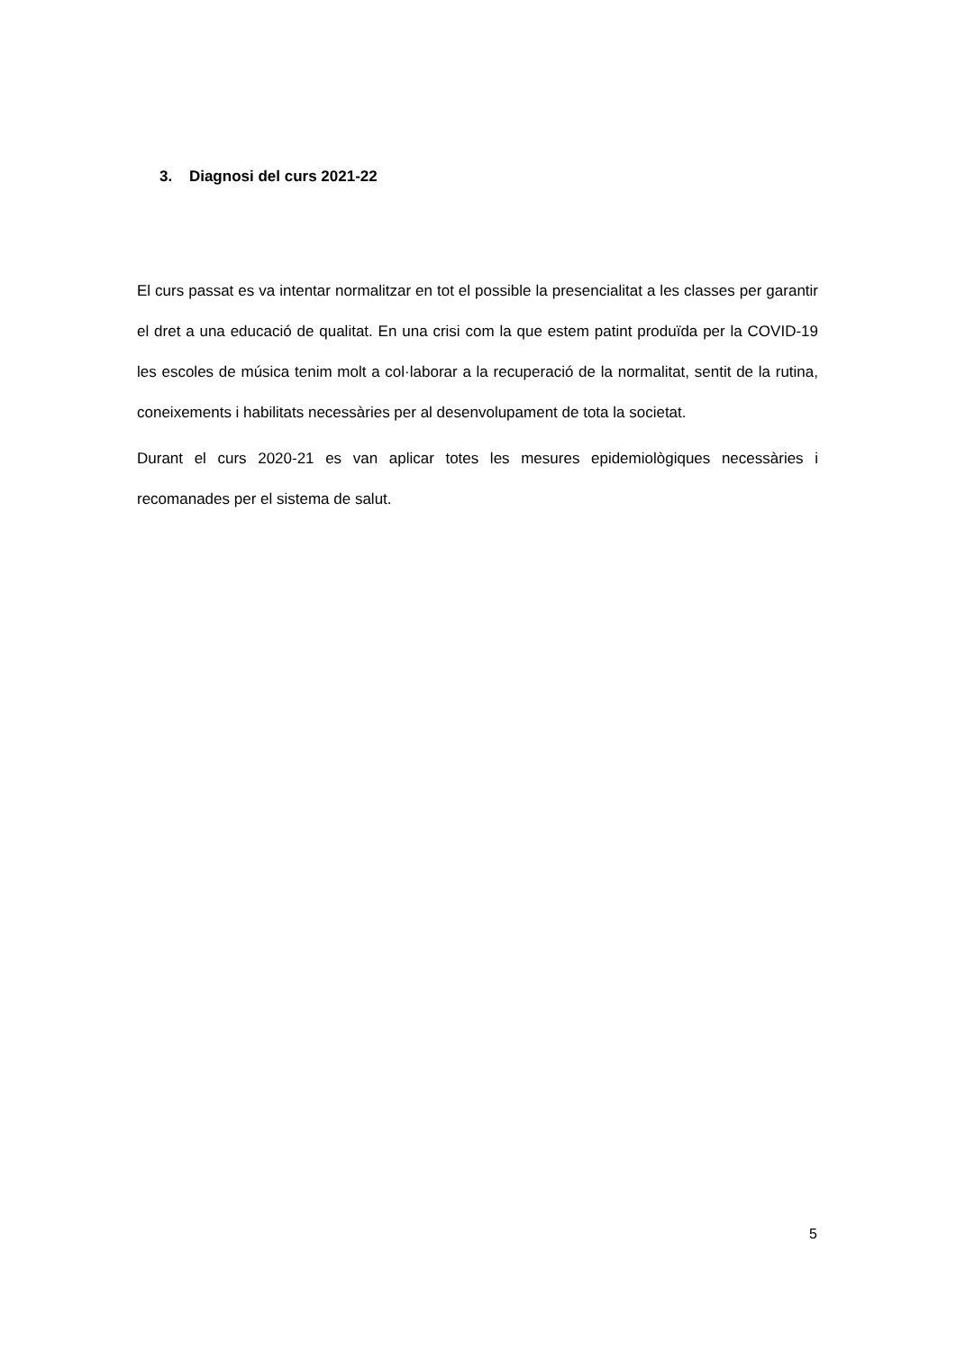3. Diagnosi del curs 2021-22
El curs passat es va intentar normalitzar en tot el possible la presencialitat a les classes per garantir el dret a una educació de qualitat. En una crisi com la que estem patint produïda per la COVID-19 les escoles de música tenim molt a col·laborar a la recuperació de la normalitat, sentit de la rutina, coneixements i habilitats necessàries per al desenvolupament de tota la societat.
Durant el curs 2020-21 es van aplicar totes les mesures epidemiològiques necessàries i recomanades per el sistema de salut.
5